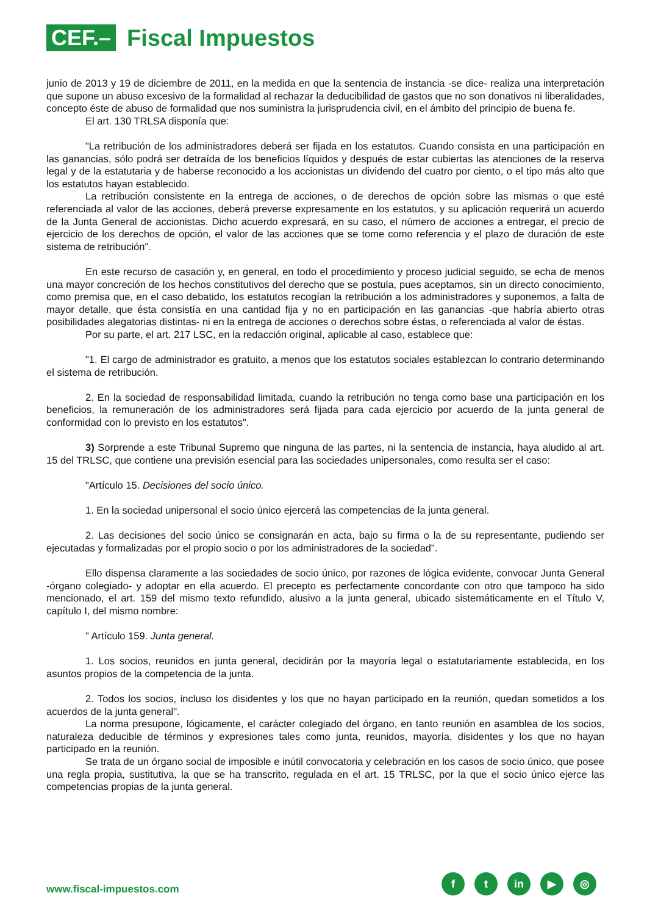CEF.–
Fiscal Impuestos
junio de 2013 y 19 de diciembre de 2011, en la medida en que la sentencia de instancia -se dice- realiza una interpretación que supone un abuso excesivo de la formalidad al rechazar la deducibilidad de gastos que no son donativos ni liberalidades, concepto éste de abuso de formalidad que nos suministra la jurisprudencia civil, en el ámbito del principio de buena fe.
El art. 130 TRLSA disponía que:
"La retribución de los administradores deberá ser fijada en los estatutos. Cuando consista en una participación en las ganancias, sólo podrá ser detraída de los beneficios líquidos y después de estar cubiertas las atenciones de la reserva legal y de la estatutaria y de haberse reconocido a los accionistas un dividendo del cuatro por ciento, o el tipo más alto que los estatutos hayan establecido.
La retribución consistente en la entrega de acciones, o de derechos de opción sobre las mismas o que esté referenciada al valor de las acciones, deberá preverse expresamente en los estatutos, y su aplicación requerirá un acuerdo de la Junta General de accionistas. Dicho acuerdo expresará, en su caso, el número de acciones a entregar, el precio de ejercicio de los derechos de opción, el valor de las acciones que se tome como referencia y el plazo de duración de este sistema de retribución".
En este recurso de casación y, en general, en todo el procedimiento y proceso judicial seguido, se echa de menos una mayor concreción de los hechos constitutivos del derecho que se postula, pues aceptamos, sin un directo conocimiento, como premisa que, en el caso debatido, los estatutos recogían la retribución a los administradores y suponemos, a falta de mayor detalle, que ésta consistía en una cantidad fija y no en participación en las ganancias -que habría abierto otras posibilidades alegatorias distintas- ni en la entrega de acciones o derechos sobre éstas, o referenciada al valor de éstas.
Por su parte, el art. 217 LSC, en la redacción original, aplicable al caso, establece que:
"1. El cargo de administrador es gratuito, a menos que los estatutos sociales establezcan lo contrario determinando el sistema de retribución.
2. En la sociedad de responsabilidad limitada, cuando la retribución no tenga como base una participación en los beneficios, la remuneración de los administradores será fijada para cada ejercicio por acuerdo de la junta general de conformidad con lo previsto en los estatutos".
3) Sorprende a este Tribunal Supremo que ninguna de las partes, ni la sentencia de instancia, haya aludido al art. 15 del TRLSC, que contiene una previsión esencial para las sociedades unipersonales, como resulta ser el caso:
"Artículo 15. Decisiones del socio único.
1. En la sociedad unipersonal el socio único ejercerá las competencias de la junta general.
2. Las decisiones del socio único se consignarán en acta, bajo su firma o la de su representante, pudiendo ser ejecutadas y formalizadas por el propio socio o por los administradores de la sociedad".
Ello dispensa claramente a las sociedades de socio único, por razones de lógica evidente, convocar Junta General -órgano colegiado- y adoptar en ella acuerdo. El precepto es perfectamente concordante con otro que tampoco ha sido mencionado, el art. 159 del mismo texto refundido, alusivo a la junta general, ubicado sistemáticamente en el Título V, capítulo I, del mismo nombre:
" Artículo 159. Junta general.
1. Los socios, reunidos en junta general, decidirán por la mayoría legal o estatutariamente establecida, en los asuntos propios de la competencia de la junta.
2. Todos los socios, incluso los disidentes y los que no hayan participado en la reunión, quedan sometidos a los acuerdos de la junta general".
La norma presupone, lógicamente, el carácter colegiado del órgano, en tanto reunión en asamblea de los socios, naturaleza deducible de términos y expresiones tales como junta, reunidos, mayoría, disidentes y los que no hayan participado en la reunión.
Se trata de un órgano social de imposible e inútil convocatoria y celebración en los casos de socio único, que posee una regla propia, sustitutiva, la que se ha transcrito, regulada en el art. 15 TRLSC, por la que el socio único ejerce las competencias propias de la junta general.
www.fiscal-impuestos.com
ft in ▶ ◎